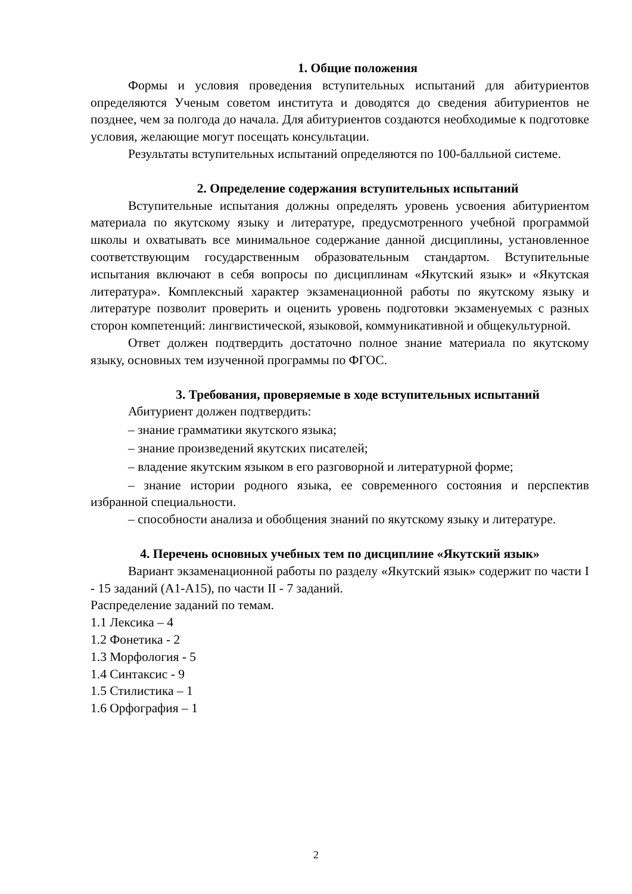1. Общие положения
Формы и условия проведения вступительных испытаний для абитуриентов определяются Ученым советом института и доводятся до сведения абитуриентов не позднее, чем за полгода до начала. Для абитуриентов создаются необходимые к подготовке условия, желающие могут посещать консультации.
Результаты вступительных испытаний определяются по 100-балльной системе.
2. Определение содержания вступительных испытаний
Вступительные испытания должны определять уровень усвоения абитуриентом материала по якутскому языку и литературе, предусмотренного учебной программой школы и охватывать все минимальное содержание данной дисциплины, установленное соответствующим государственным образовательным стандартом. Вступительные испытания включают в себя вопросы по дисциплинам «Якутский язык» и «Якутская литература». Комплексный характер экзаменационной работы по якутскому языку и литературе позволит проверить и оценить уровень подготовки экзаменуемых с разных сторон компетенций: лингвистической, языковой, коммуникативной и общекультурной.
Ответ должен подтвердить достаточно полное знание материала по якутскому языку, основных тем изученной программы по ФГОС.
3. Требования, проверяемые в ходе вступительных испытаний
Абитуриент должен подтвердить:
– знание грамматики якутского языка;
– знание произведений якутских писателей;
– владение якутским языком в его разговорной и литературной форме;
– знание истории родного языка, ее современного состояния и перспектив избранной специальности.
– способности анализа и обобщения знаний по якутскому языку и литературе.
4. Перечень основных учебных тем по дисциплине «Якутский язык»
Вариант экзаменационной работы по разделу «Якутский язык» содержит по части I - 15 заданий (А1-А15), по части II - 7 заданий.
Распределение заданий по темам.
1.1 Лексика – 4
1.2 Фонетика - 2
1.3 Морфология - 5
1.4 Синтаксис - 9
1.5 Стилистика – 1
1.6 Орфография – 1
2